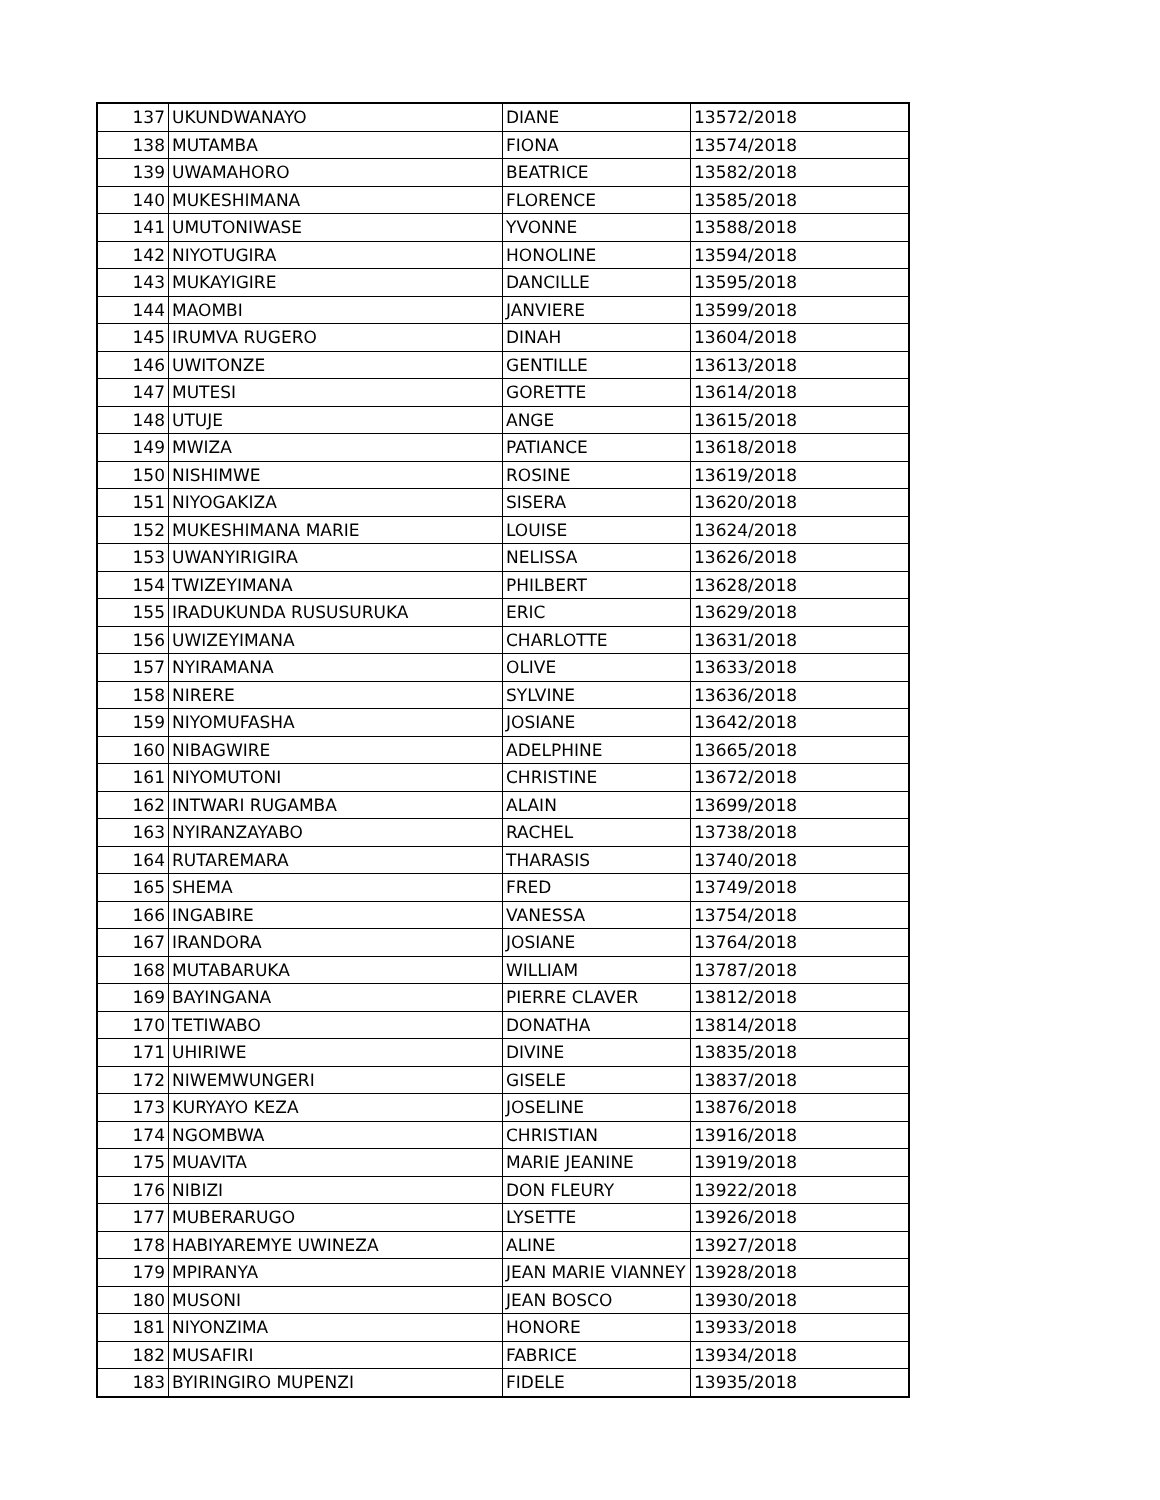| 137 | UKUNDWANAYO | DIANE | 13572/2018 |
| 138 | MUTAMBA | FIONA | 13574/2018 |
| 139 | UWAMAHORO | BEATRICE | 13582/2018 |
| 140 | MUKESHIMANA | FLORENCE | 13585/2018 |
| 141 | UMUTONIWASE | YVONNE | 13588/2018 |
| 142 | NIYOTUGIRA | HONOLINE | 13594/2018 |
| 143 | MUKAYIGIRE | DANCILLE | 13595/2018 |
| 144 | MAOMBI | JANVIERE | 13599/2018 |
| 145 | IRUMVA RUGERO | DINAH | 13604/2018 |
| 146 | UWITONZE | GENTILLE | 13613/2018 |
| 147 | MUTESI | GORETTE | 13614/2018 |
| 148 | UTUJE | ANGE | 13615/2018 |
| 149 | MWIZA | PATIANCE | 13618/2018 |
| 150 | NISHIMWE | ROSINE | 13619/2018 |
| 151 | NIYOGAKIZA | SISERA | 13620/2018 |
| 152 | MUKESHIMANA MARIE | LOUISE | 13624/2018 |
| 153 | UWANYIRIGIRA | NELISSA | 13626/2018 |
| 154 | TWIZEYIMANA | PHILBERT | 13628/2018 |
| 155 | IRADUKUNDA RUSUSURUKA | ERIC | 13629/2018 |
| 156 | UWIZEYIMANA | CHARLOTTE | 13631/2018 |
| 157 | NYIRAMANA | OLIVE | 13633/2018 |
| 158 | NIRERE | SYLVINE | 13636/2018 |
| 159 | NIYOMUFASHA | JOSIANE | 13642/2018 |
| 160 | NIBAGWIRE | ADELPHINE | 13665/2018 |
| 161 | NIYOMUTONI | CHRISTINE | 13672/2018 |
| 162 | INTWARI RUGAMBA | ALAIN | 13699/2018 |
| 163 | NYIRANZAYABO | RACHEL | 13738/2018 |
| 164 | RUTAREMARA | THARASIS | 13740/2018 |
| 165 | SHEMA | FRED | 13749/2018 |
| 166 | INGABIRE | VANESSA | 13754/2018 |
| 167 | IRANDORA | JOSIANE | 13764/2018 |
| 168 | MUTABARUKA | WILLIAM | 13787/2018 |
| 169 | BAYINGANA | PIERRE CLAVER | 13812/2018 |
| 170 | TETIWABO | DONATHA | 13814/2018 |
| 171 | UHIRIWE | DIVINE | 13835/2018 |
| 172 | NIWEMWUNGERI | GISELE | 13837/2018 |
| 173 | KURYAYO KEZA | JOSELINE | 13876/2018 |
| 174 | NGOMBWA | CHRISTIAN | 13916/2018 |
| 175 | MUAVITA | MARIE JEANINE | 13919/2018 |
| 176 | NIBIZI | DON FLEURY | 13922/2018 |
| 177 | MUBERARUGO | LYSETTE | 13926/2018 |
| 178 | HABIYAREMYE UWINEZA | ALINE | 13927/2018 |
| 179 | MPIRANYA | JEAN MARIE VIANNEY | 13928/2018 |
| 180 | MUSONI | JEAN BOSCO | 13930/2018 |
| 181 | NIYONZIMA | HONORE | 13933/2018 |
| 182 | MUSAFIRI | FABRICE | 13934/2018 |
| 183 | BYIRINGIRO MUPENZI | FIDELE | 13935/2018 |